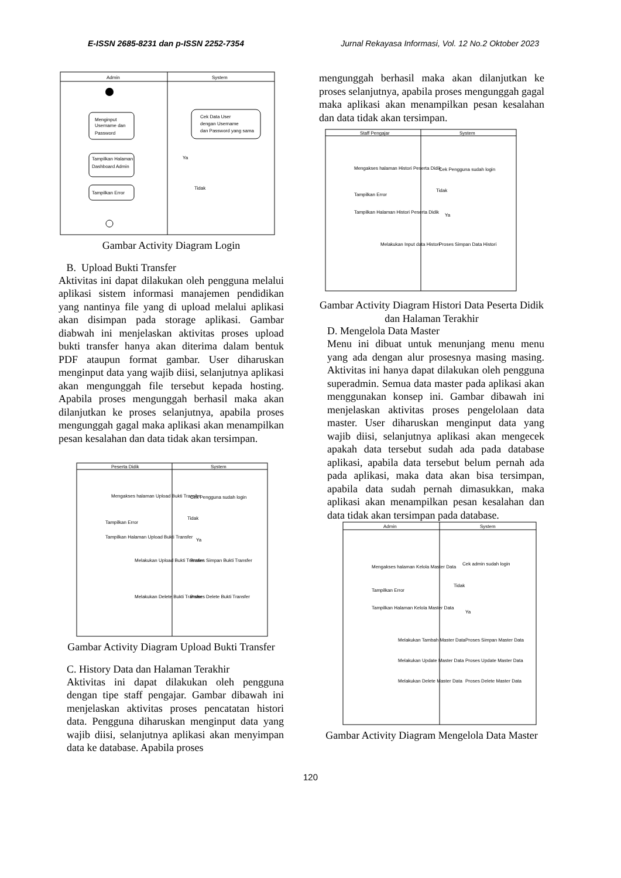E-ISSN 2685-8231 dan p-ISSN 2252-7354 Jurnal Rekayasa Informasi, Vol. 12 No.2 Oktober 2023
Admin
System
Menginput
Username dan
Password
Cek Data User
dengan Username
dan Password yang sama
Tampilkan Halaman
Dashboard Admin
Ya
Tidak
Tampilkan Error
Gambar Activity Diagram Login
B. Upload Bukti Transfer
Aktivitas ini dapat dilakukan oleh pengguna melalui aplikasi sistem informasi manajemen pendidikan yang nantinya file yang di upload melalui aplikasi akan disimpan pada storage aplikasi. Gambar diabwah ini menjelaskan aktivitas proses upload bukti transfer hanya akan diterima dalam bentuk PDF ataupun format gambar. User diharuskan menginput data yang wajib diisi, selanjutnya aplikasi akan mengunggah file tersebut kepada hosting. Apabila proses mengunggah berhasil maka akan dilanjutkan ke proses selanjutnya, apabila proses mengunggah gagal maka aplikasi akan menampilkan pesan kesalahan dan data tidak akan tersimpan.
Peserta Didik
System
Mengakses halaman Upload Bukti Transfer
Cek Pengguna sudah login
Tampilkan Error
Tidak
Ya
Tampilkan Halaman Upload Bukti Transfer
Melakukan Upload Bukti Transfer
Proses Simpan Bukti Transfer
Melakukan Delete Bukti Transfer
Proses Delete Bukti Transfer
Gambar Activity Diagram Upload Bukti Transfer
C. History Data dan Halaman Terakhir
Aktivitas ini dapat dilakukan oleh pengguna dengan tipe staff pengajar. Gambar dibawah ini menjelaskan aktivitas proses pencatatan histori data. Pengguna diharuskan menginput data yang wajib diisi, selanjutnya aplikasi akan menyimpan data ke database. Apabila proses
mengunggah berhasil maka akan dilanjutkan ke proses selanjutnya, apabila proses mengunggah gagal maka aplikasi akan menampilkan pesan kesalahan dan data tidak akan tersimpan.
Staff Pengajar
System
Mengakses halaman Histori Peserta Didik
Cek Pengguna sudah login
Tampilkan Error
Tidak
Ya
Tampilkan Halaman Histori Peserta Didik
Melakukan Input data Histori
Proses Simpan Data Histori
Gambar Activity Diagram Histori Data Peserta Didik dan Halaman Terakhir
D. Mengelola Data Master
Menu ini dibuat untuk menunjang menu menu yang ada dengan alur prosesnya masing masing. Aktivitas ini hanya dapat dilakukan oleh pengguna superadmin. Semua data master pada aplikasi akan menggunakan konsep ini. Gambar dibawah ini menjelaskan aktivitas proses pengelolaan data master. User diharuskan menginput data yang wajib diisi, selanjutnya aplikasi akan mengecek apakah data tersebut sudah ada pada database aplikasi, apabila data tersebut belum pernah ada pada aplikasi, maka data akan bisa tersimpan, apabila data sudah pernah dimasukkan, maka aplikasi akan menampilkan pesan kesalahan dan data tidak akan tersimpan pada database.
Admin
System
Mengakses halaman Kelola Master Data
Cek admin sudah login
Tampilkan Error
Tidak
Ya
Tampilkan Halaman Kelola Master Data
Melakukan Tambah Master Data
Proses Simpan Master Data
Melakukan Update Master Data
Proses Update Master Data
Melakukan Delete Master Data
Proses Delete Master Data
Gambar Activity Diagram Mengelola Data Master
120